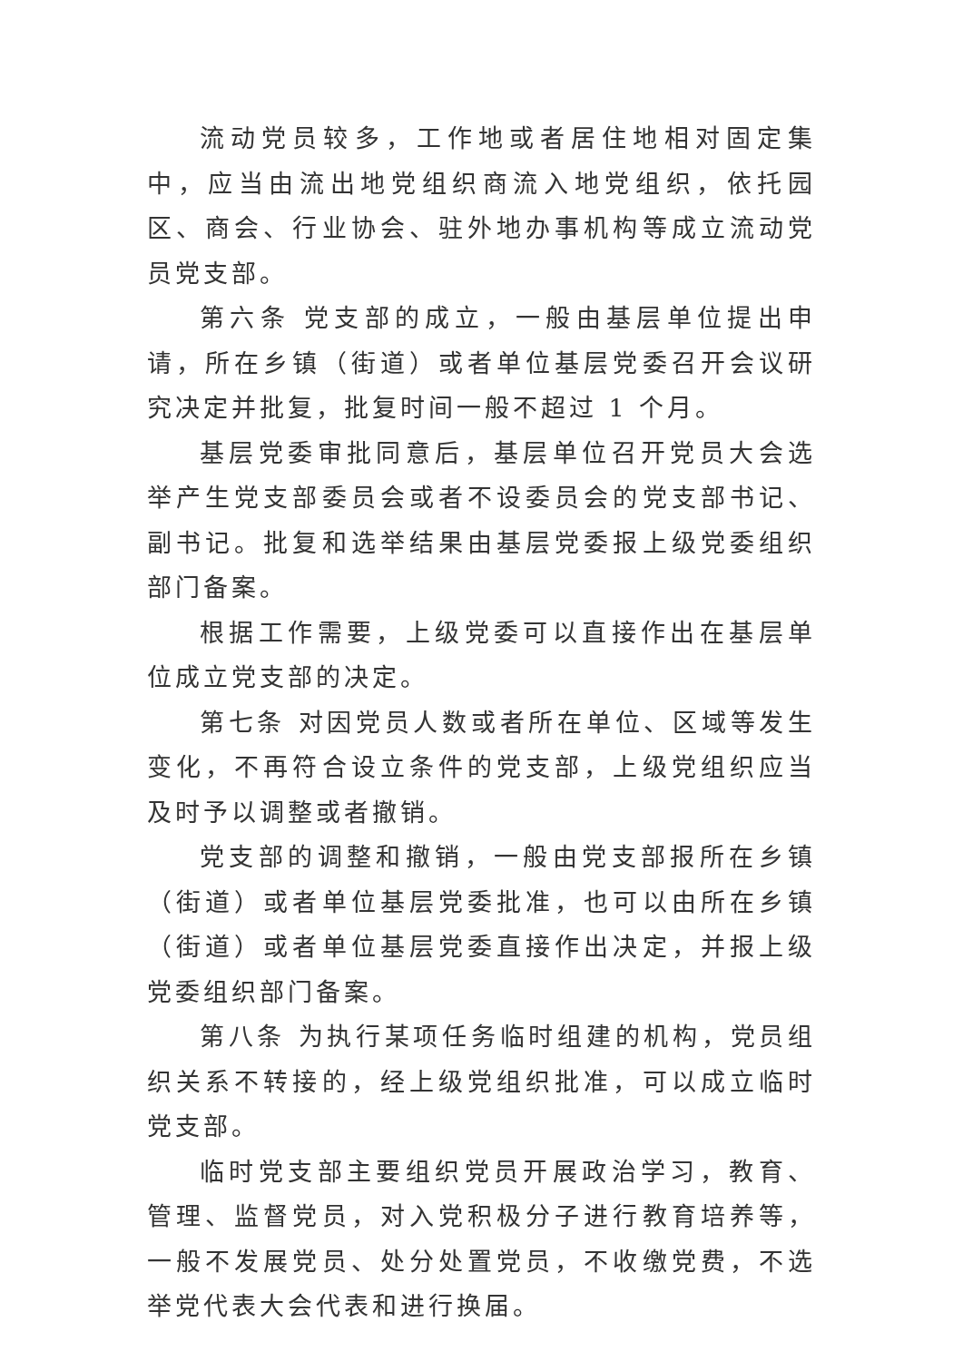流动党员较多，工作地或者居住地相对固定集中，应当由流出地党组织商流入地党组织，依托园区、商会、行业协会、驻外地办事机构等成立流动党员党支部。
第六条 党支部的成立，一般由基层单位提出申请，所在乡镇（街道）或者单位基层党委召开会议研究决定并批复，批复时间一般不超过 1 个月。
基层党委审批同意后，基层单位召开党员大会选举产生党支部委员会或者不设委员会的党支部书记、副书记。批复和选举结果由基层党委报上级党委组织部门备案。
根据工作需要，上级党委可以直接作出在基层单位成立党支部的决定。
第七条 对因党员人数或者所在单位、区域等发生变化，不再符合设立条件的党支部，上级党组织应当及时予以调整或者撤销。
党支部的调整和撤销，一般由党支部报所在乡镇（街道）或者单位基层党委批准，也可以由所在乡镇（街道）或者单位基层党委直接作出决定，并报上级党委组织部门备案。
第八条 为执行某项任务临时组建的机构，党员组织关系不转接的，经上级党组织批准，可以成立临时党支部。
临时党支部主要组织党员开展政治学习，教育、管理、监督党员，对入党积极分子进行教育培养等，一般不发展党员、处分处置党员，不收缴党费，不选举党代表大会代表和进行换届。